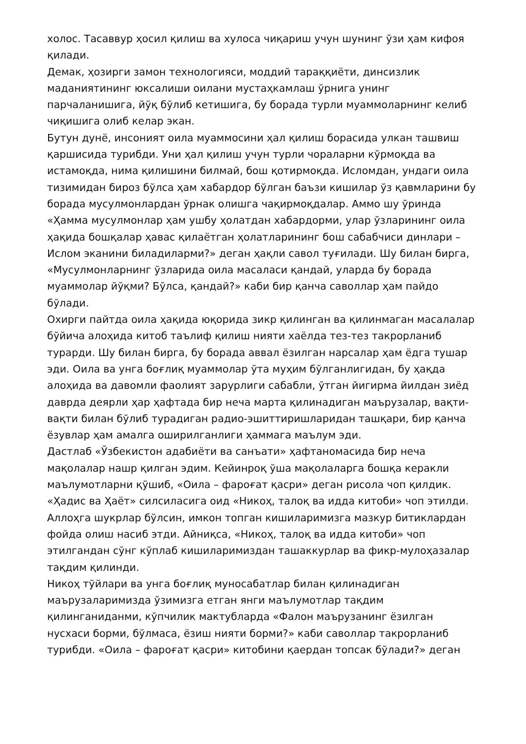холос. Тасаввур ҳосил қилиш ва хулоса чиқариш учун шунинг ўзи ҳам кифоя қилади.
Демак, ҳозирги замон технологияси, моддий тараққиёти, динсизлик маданиятининг юксалиши оилани мустаҳкамлаш ўрнига унинг парчаланишига, йўқ бўлиб кетишига, бу борада турли муаммоларнинг келиб чиқишига олиб келар экан.
Бутун дунё, инсоният оила муаммосини ҳал қилиш борасида улкан ташвиш қаршисида турибди. Уни ҳал қилиш учун турли чораларни кўрмоқда ва истамоқда, нима қилишини билмай, бош қотирмоқда. Исломдан, ундаги оила тизимидан бироз бўлса ҳам хабардор бўлган баъзи кишилар ўз қавмларини бу борада мусулмонлардан ўрнак олишга чақирмоқдалар. Аммо шу ўринда «Ҳамма мусулмонлар ҳам ушбу ҳолатдан хабардорми, улар ўзларининг оила ҳақида бошқалар ҳавас қилаётган ҳолатларининг бош сабабчиси динлари – Ислом эканини биладиларми?» деган ҳақли савол туғилади. Шу билан бирга, «Мусулмонларнинг ўзларида оила масаласи қандай, уларда бу борада муаммолар йўқми? Бўлса, қандай?» каби бир қанча саволлар ҳам пайдо бўлади.
Охирги пайтда оила ҳақида юқорида зикр қилинган ва қилинмаган масалалар бўйича алоҳида китоб таълиф қилиш нияти хаёлда тез-тез такрорланиб турарди. Шу билан бирга, бу борада аввал ёзилган нарсалар ҳам ёдга тушар эди. Оила ва унга боғлиқ муаммолар ўта муҳим бўлганлигидан, бу ҳақда алоҳида ва давомли фаолият зарурлиги сабабли, ўтган йигирма йилдан зиёд даврда деярли ҳар ҳафтада бир неча марта қилинадиган маърузалар, вақти-вақти билан бўлиб турадиган радио-эшиттиришларидан ташқари, бир қанча ёзувлар ҳам амалга оширилганлиги ҳаммага маълум эди.
Дастлаб «Ўзбекистон адабиёти ва санъати» ҳафтаномасида бир неча мақолалар нашр қилган эдим. Кейинроқ ўша мақолаларга бошқа керакли маълумотларни қўшиб, «Оила – фароғат қасри» деган рисола чоп қилдик. «Ҳадис ва Ҳаёт» силсиласига оид «Никоҳ, талоқ ва идда китоби» чоп этилди. Аллоҳга шукрлар бўлсин, имкон топган кишиларимизга мазкур битиклардан фойда олиш насиб этди. Айниқса, «Никоҳ, талоқ ва идда китоби» чоп этилгандан сўнг кўплаб кишиларимиздан ташаккурлар ва фикр-мулоҳазалар тақдим қилинди.
Никоҳ тўйлари ва унга боғлиқ муносабатлар билан қилинадиган маърузаларимизда ўзимизга етган янги маълумотлар тақдим қилинганиданми, кўпчилик мактубларда «Фалон маърузанинг ёзилган нусхаси борми, бўлмаса, ёзиш нияти борми?» каби саволлар такрорланиб турибди. «Оила – фароғат қасри» китобини қаердан топсак бўлади?» деган